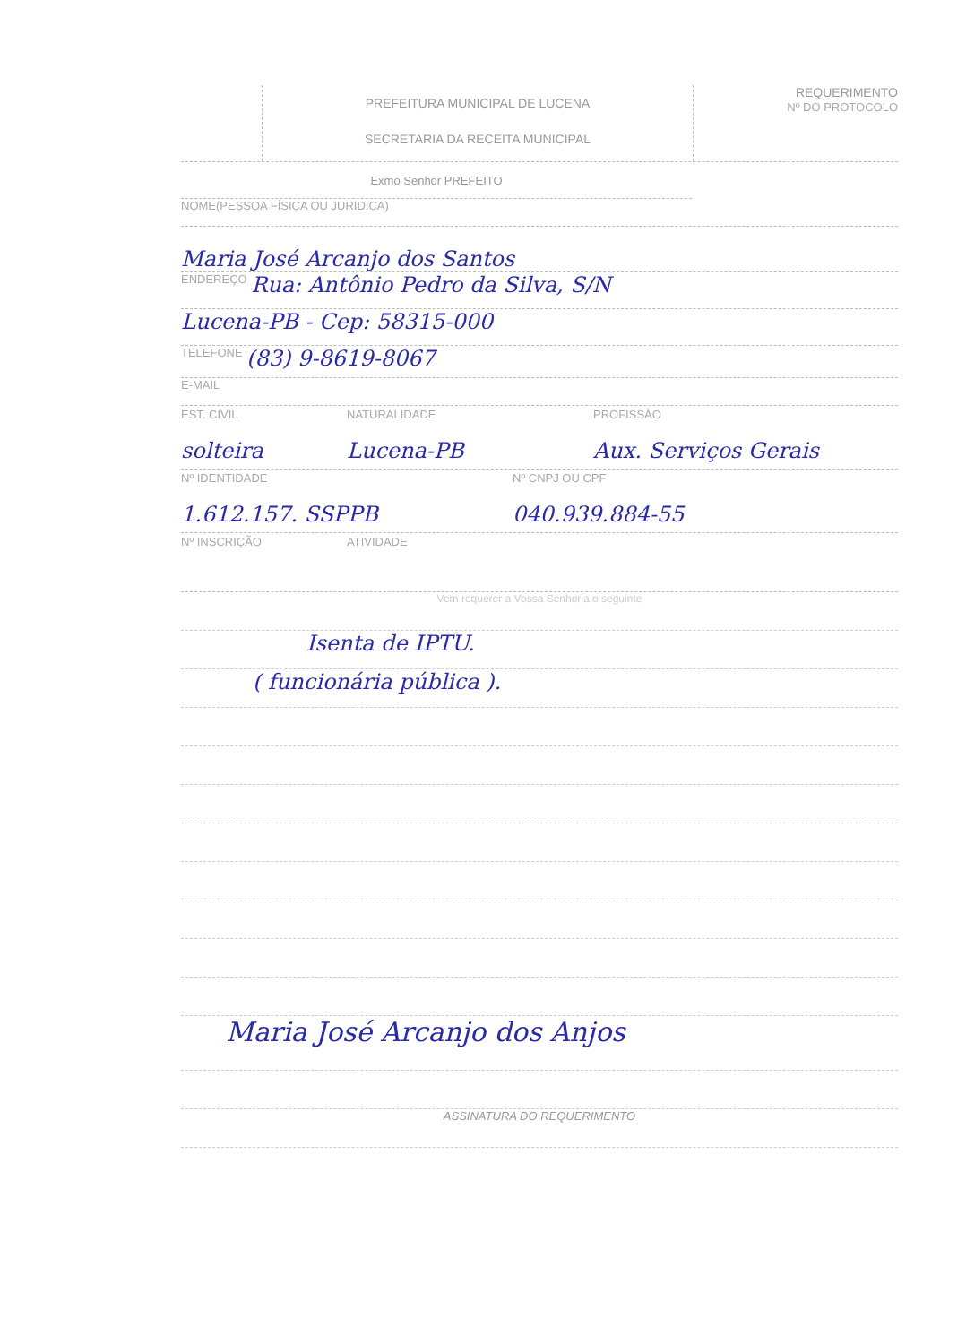PREFEITURA MUNICIPAL DE LUCENA
SECRETARIA DA RECEITA MUNICIPAL
REQUERIMENTO
Nº DO PROTOCOLO
Exmo Senhor PREFEITO
NOME(PESSOA FÍSICA OU JURIDICA)
Maria José Arcanjo dos Santos
ENDEREÇO Rua: Antônio Pedro da Silva, S/N
Lucena-PB - Cep: 58315-000
TELEFONE (83) 9-8619-8067
E-MAIL
EST. CIVIL
solteira
NATURALIDADE
Lucena-PB
PROFISSÃO
Aux. Serviços Gerais
Nº IDENTIDADE
1.612.157. SSPPB
Nº CNPJ OU CPF
040.939.884-55
Nº INSCRIÇÃO ATIVIDADE
Vem requerer a Vossa Senhoria o seguinte
Isenta de IPTU.
( funcionária pública ).
Maria José Arcanjo dos Anjos
ASSINATURA DO REQUERIMENTO